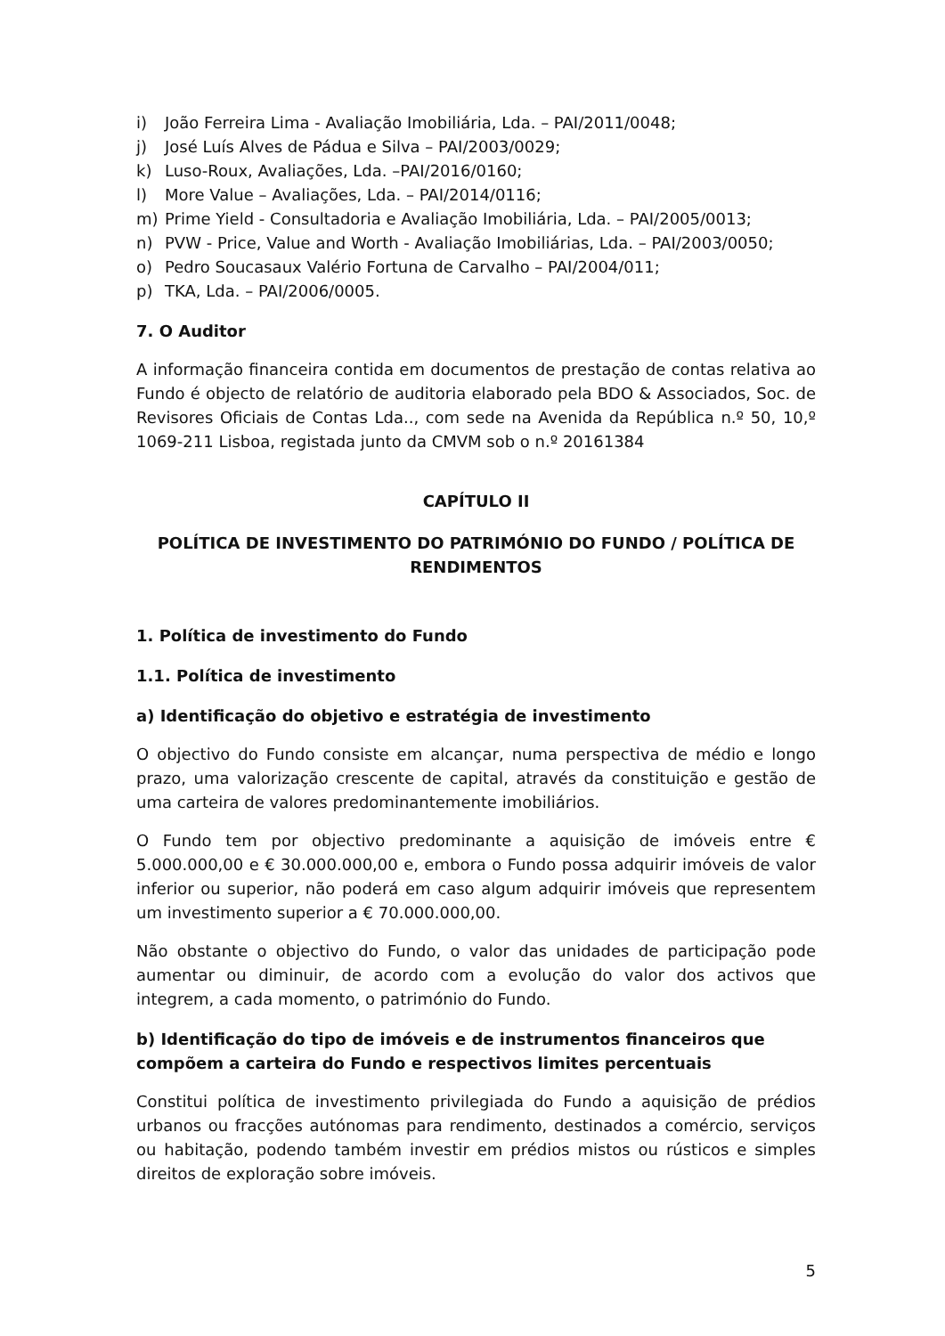i) João Ferreira Lima - Avaliação Imobiliária, Lda. – PAI/2011/0048;
j) José Luís Alves de Pádua e Silva – PAI/2003/0029;
k) Luso-Roux, Avaliações, Lda. –PAI/2016/0160;
l) More Value – Avaliações, Lda. – PAI/2014/0116;
m) Prime Yield - Consultadoria e Avaliação Imobiliária, Lda. – PAI/2005/0013;
n) PVW - Price, Value and Worth - Avaliação Imobiliárias, Lda. – PAI/2003/0050;
o) Pedro Soucasaux Valério Fortuna de Carvalho – PAI/2004/011;
p) TKA, Lda. – PAI/2006/0005.
7. O Auditor
A informação financeira contida em documentos de prestação de contas relativa ao Fundo é objecto de relatório de auditoria elaborado pela BDO & Associados, Soc. de Revisores Oficiais de Contas Lda.., com sede na Avenida da República n.º 50, 10,º 1069-211 Lisboa, registada junto da CMVM sob o n.º 20161384
CAPÍTULO II
POLÍTICA DE INVESTIMENTO DO PATRIMÓNIO DO FUNDO / POLÍTICA DE RENDIMENTOS
1. Política de investimento do Fundo
1.1. Política de investimento
a) Identificação do objetivo e estratégia de investimento
O objectivo do Fundo consiste em alcançar, numa perspectiva de médio e longo prazo, uma valorização crescente de capital, através da constituição e gestão de uma carteira de valores predominantemente imobiliários.
O Fundo tem por objectivo predominante a aquisição de imóveis entre € 5.000.000,00 e € 30.000.000,00 e, embora o Fundo possa adquirir imóveis de valor inferior ou superior, não poderá em caso algum adquirir imóveis que representem um investimento superior a € 70.000.000,00.
Não obstante o objectivo do Fundo, o valor das unidades de participação pode aumentar ou diminuir, de acordo com a evolução do valor dos activos que integrem, a cada momento, o património do Fundo.
b) Identificação do tipo de imóveis e de instrumentos financeiros que compõem a carteira do Fundo e respectivos limites percentuais
Constitui política de investimento privilegiada do Fundo a aquisição de prédios urbanos ou fracções autónomas para rendimento, destinados a comércio, serviços ou habitação, podendo também investir em prédios mistos ou rústicos e simples direitos de exploração sobre imóveis.
5